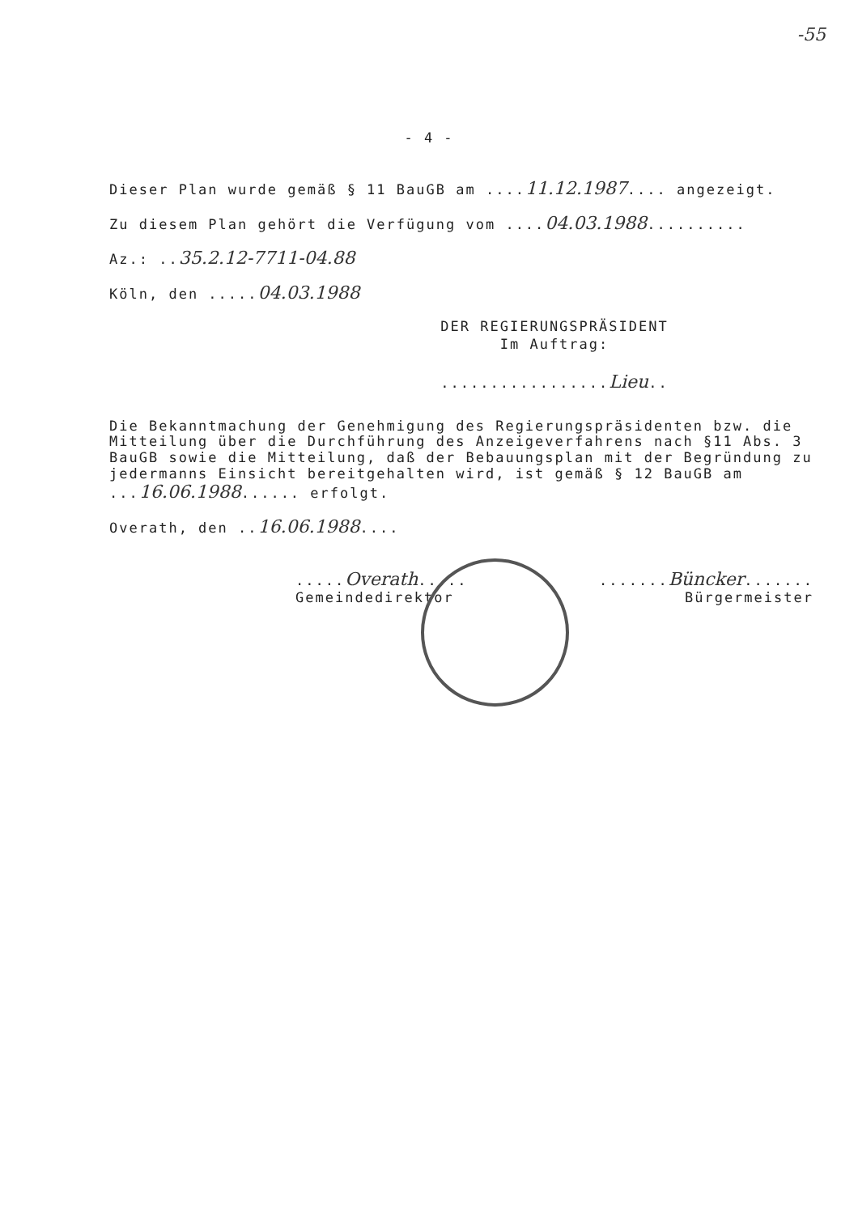-55
- 4 -
Dieser Plan wurde gemäß § 11 BauGB am ....11.12.1987.... angezeigt.
Zu diesem Plan gehört die Verfügung vom ....04.03.1988..........
Az.: ..35.2.12-7711-04.88
Köln, den .....04.03.1988
DER REGIERUNGSPRÄSIDENT
Im Auftrag:
.................Lieu..
Die Bekanntmachung der Genehmigung des Regierungspräsidenten bzw. die Mitteilung über die Durchführung des Anzeigeverfahrens nach §11 Abs. 3 BauGB sowie die Mitteilung, daß der Bebauungsplan mit der Begründung zu jedermanns Einsicht bereitgehalten wird, ist gemäß § 12 BauGB am ...16.06.1988...... erfolgt.
Overath, den ..16.06.1988....
.....Overath............Büncker.......
Gemeindedirektor Bürgermeister